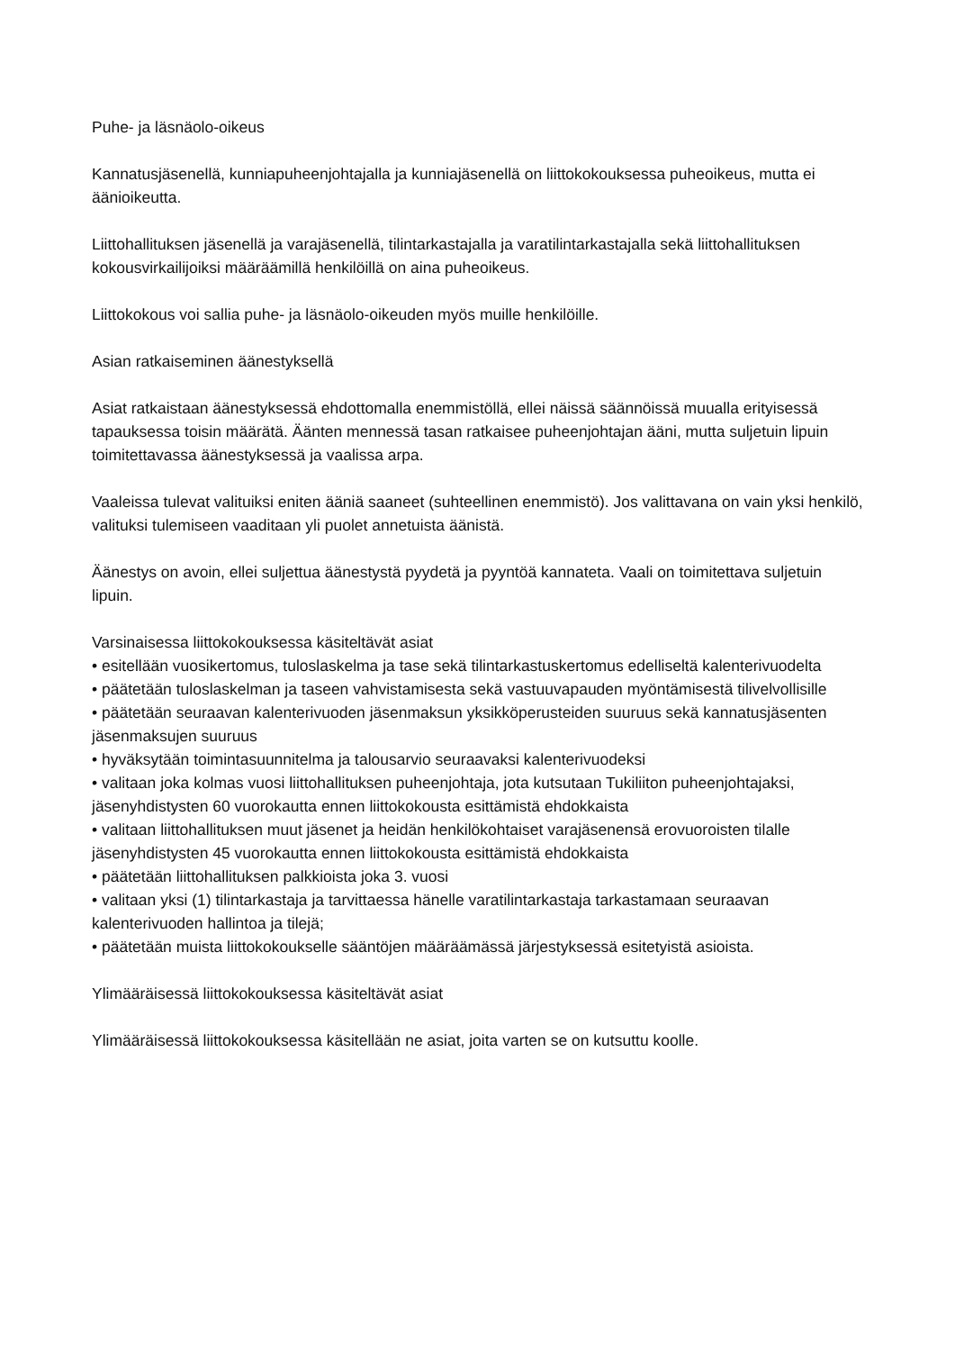Puhe- ja läsnäolo-oikeus
Kannatusjäsenellä, kunniapuheenjohtajalla ja kunniajäsenellä on liittokokouksessa puheoikeus, mutta ei äänioikeutta.
Liittohallituksen jäsenellä ja varajäsenellä, tilintarkastajalla ja varatilintarkastajalla sekä liittohallituksen kokousvirkailijoiksi määräämillä henkilöillä on aina puheoikeus.
Liittokokous voi sallia puhe- ja läsnäolo-oikeuden myös muille henkilöille.
Asian ratkaiseminen äänestyksellä
Asiat ratkaistaan äänestyksessä ehdottomalla enemmistöllä, ellei näissä säännöissä muualla erityisessä tapauksessa toisin määrätä. Äänten mennessä tasan ratkaisee puheenjohtajan ääni, mutta suljetuin lipuin toimitettavassa äänestyksessä ja vaalissa arpa.
Vaaleissa tulevat valituiksi eniten ääniä saaneet (suhteellinen enemmistö). Jos valittavana on vain yksi henkilö, valituksi tulemiseen vaaditaan yli puolet annetuista äänistä.
Äänestys on avoin, ellei suljettua äänestystä pyydetä ja pyyntöä kannateta. Vaali on toimitettava suljetuin lipuin.
Varsinaisessa liittokokouksessa käsiteltävät asiat
• esitellään vuosikertomus, tuloslaskelma ja tase sekä tilintarkastuskertomus edelliseltä kalenterivuodelta
• päätetään tuloslaskelman ja taseen vahvistamisesta sekä vastuuvapauden myöntämisestä tilivelvollisille
• päätetään seuraavan kalenterivuoden jäsenmaksun yksikköperusteiden suuruus sekä kannatusjäsenten jäsenmaksujen suuruus
• hyväksytään toimintasuunnitelma ja talousarvio seuraavaksi kalenterivuodeksi
• valitaan joka kolmas vuosi liittohallituksen puheenjohtaja, jota kutsutaan Tukiliiton puheenjohtajaksi, jäsenyhdistysten 60 vuorokautta ennen liittokokousta esittämistä ehdokkaista
• valitaan liittohallituksen muut jäsenet ja heidän henkilökohtaiset varajäsenensä erovuoroisten tilalle jäsenyhdistysten 45 vuorokautta ennen liittokokousta esittämistä ehdokkaista
• päätetään liittohallituksen palkkioista joka 3. vuosi
• valitaan yksi (1) tilintarkastaja ja tarvittaessa hänelle varatilintarkastaja tarkastamaan seuraavan kalenterivuoden hallintoa ja tilejä;
• päätetään muista liittokokoukselle sääntöjen määräämässä järjestyksessä esitetyistä asioista.
Ylimääräisessä liittokokouksessa käsiteltävät asiat
Ylimääräisessä liittokokouksessa käsitellään ne asiat, joita varten se on kutsuttu koolle.